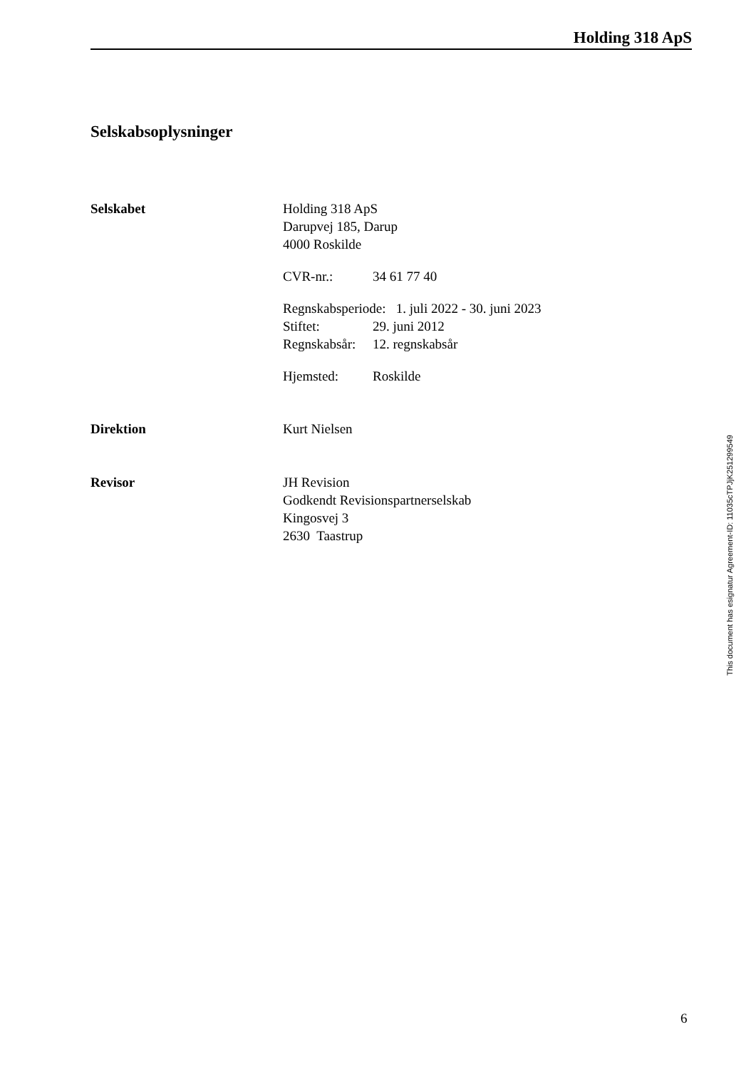Holding 318 ApS
Selskabsoplysninger
Selskabet Holding 318 ApS
Darupvej 185, Darup
4000 Roskilde
CVR-nr.: 34 61 77 40
Regnskabsperiode: 1. juli 2022 - 30. juni 2023
Stiftet: 29. juni 2012
Regnskabsår: 12. regnskabsår
Hjemsted: Roskilde
Direktion Kurt Nielsen
Revisor JH Revision
Godkendt Revisionspartnerselskab
Kingosvej 3
2630 Taastrup
This document has esignatur Agreement-ID: 11035cTPJjK251299549
6